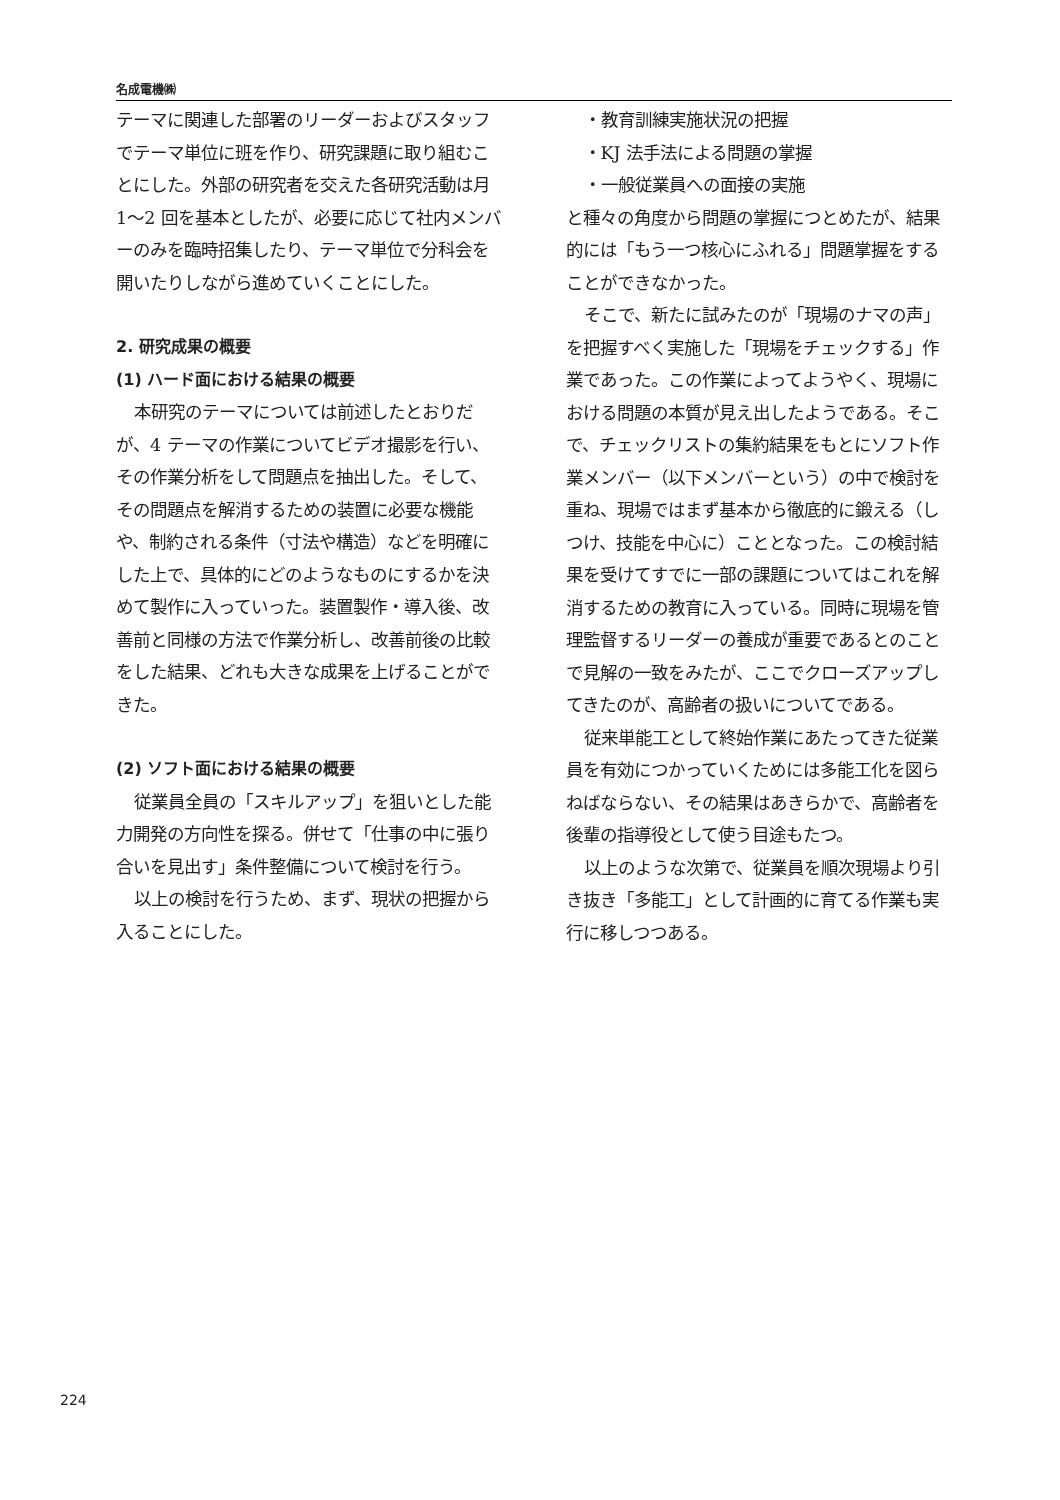名成電機㈱
テーマに関連した部署のリーダーおよびスタッフでテーマ単位に班を作り、研究課題に取り組むことにした。外部の研究者を交えた各研究活動は月 1〜2 回を基本としたが、必要に応じて社内メンバーのみを臨時招集したり、テーマ単位で分科会を開いたりしながら進めていくことにした。
2. 研究成果の概要
(1) ハード面における結果の概要
本研究のテーマについては前述したとおりだが、4 テーマの作業についてビデオ撮影を行い、その作業分析をして問題点を抽出した。そして、その問題点を解消するための装置に必要な機能や、制約される条件（寸法や構造）などを明確にした上で、具体的にどのようなものにするかを決めて製作に入っていった。装置製作・導入後、改善前と同様の方法で作業分析し、改善前後の比較をした結果、どれも大きな成果を上げることができた。
(2) ソフト面における結果の概要
従業員全員の「スキルアップ」を狙いとした能力開発の方向性を探る。併せて「仕事の中に張り合いを見出す」条件整備について検討を行う。
以上の検討を行うため、まず、現状の把握から入ることにした。
・教育訓練実施状況の把握
・KJ 法手法による問題の掌握
・一般従業員への面接の実施
と種々の角度から問題の掌握につとめたが、結果的には「もう一つ核心にふれる」問題掌握をすることができなかった。
そこで、新たに試みたのが「現場のナマの声」を把握すべく実施した「現場をチェックする」作業であった。この作業によってようやく、現場における問題の本質が見え出したようである。そこで、チェックリストの集約結果をもとにソフト作業メンバー（以下メンバーという）の中で検討を重ね、現場ではまず基本から徹底的に鍛える（しつけ、技能を中心に）こととなった。この検討結果を受けてすでに一部の課題についてはこれを解消するための教育に入っている。同時に現場を管理監督するリーダーの養成が重要であるとのことで見解の一致をみたが、ここでクローズアップしてきたのが、高齢者の扱いについてである。
従来単能工として終始作業にあたってきた従業員を有効につかっていくためには多能工化を図らねばならない、その結果はあきらかで、高齢者を後輩の指導役として使う目途もたつ。
以上のような次第で、従業員を順次現場より引き抜き「多能工」として計画的に育てる作業も実行に移しつつある。
224